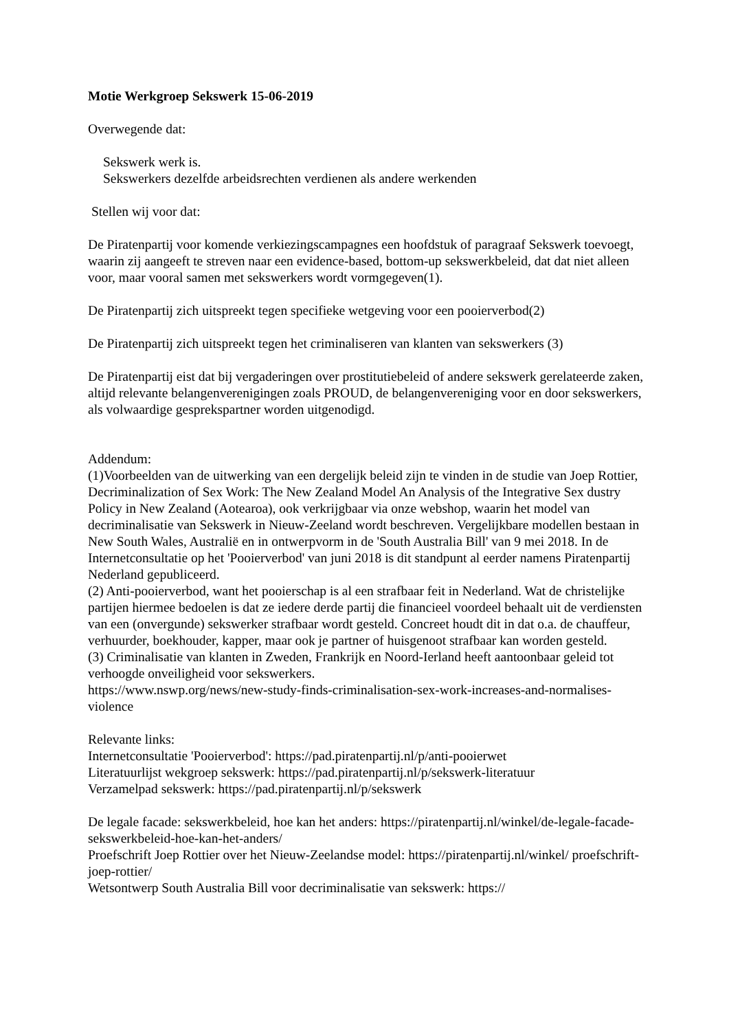Motie Werkgroep Sekswerk 15-06-2019
Overwegende dat:
Sekswerk werk is.
Sekswerkers dezelfde arbeidsrechten verdienen als andere werkenden
Stellen wij voor dat:
De Piratenpartij voor komende verkiezingscampagnes een hoofdstuk of paragraaf Sekswerk toevoegt, waarin zij aangeeft te streven naar een evidence-based, bottom-up sekswerkbeleid, dat dat niet alleen voor, maar vooral samen met sekswerkers wordt vormgegeven(1).
De Piratenpartij zich uitspreekt tegen specifieke wetgeving voor een pooierverbod(2)
De Piratenpartij zich uitspreekt tegen het criminaliseren van klanten van sekswerkers (3)
De Piratenpartij eist dat bij vergaderingen over prostitutiebeleid of andere sekswerk gerelateerde zaken, altijd relevante belangenverenigingen zoals PROUD, de belangenvereniging voor en door sekswerkers, als volwaardige gesprekspartner worden uitgenodigd.
Addendum:
(1)Voorbeelden van de uitwerking van een dergelijk beleid zijn te vinden in de studie van Joep Rottier, Decriminalization of Sex Work: The New Zealand Model An Analysis of the Integrative Sex dustry Policy in New Zealand (Aotearoa), ook verkrijgbaar via onze webshop, waarin het model van decriminalisatie van Sekswerk in Nieuw-Zeeland wordt beschreven. Vergelijkbare modellen bestaan in New South Wales, Australië en in ontwerpvorm in de 'South Australia Bill' van 9 mei 2018. In de Internetconsultatie op het 'Pooierverbod' van juni 2018 is dit standpunt al eerder namens Piratenpartij Nederland gepubliceerd.
(2) Anti-pooierverbod, want het pooierschap is al een strafbaar feit in Nederland. Wat de christelijke partijen hiermee bedoelen is dat ze iedere derde partij die financieel voordeel behaalt uit de verdiensten van een (onvergunde) sekswerker strafbaar wordt gesteld. Concreet houdt dit in dat o.a. de chauffeur, verhuurder, boekhouder, kapper, maar ook je partner of huisgenoot strafbaar kan worden gesteld.
(3) Criminalisatie van klanten in Zweden, Frankrijk en Noord-Ierland heeft aantoonbaar geleid tot verhoogde onveiligheid voor sekswerkers.
https://www.nswp.org/news/new-study-finds-criminalisation-sex-work-increases-and-normalises-violence
Relevante links:
Internetconsultatie 'Pooierverbod': https://pad.piratenpartij.nl/p/anti-pooierwet
Literatuurlijst wekgroep sekswerk: https://pad.piratenpartij.nl/p/sekswerk-literatuur
Verzamelpad sekswerk: https://pad.piratenpartij.nl/p/sekswerk
De legale facade: sekswerkbeleid, hoe kan het anders: https://piratenpartij.nl/winkel/de-legale-facade-sekswerkbeleid-hoe-kan-het-anders/
Proefschrift Joep Rottier over het Nieuw-Zeelandse model: https://piratenpartij.nl/winkel/ proefschrift-joep-rottier/
Wetsontwerp South Australia Bill voor decriminalisatie van sekswerk: https://